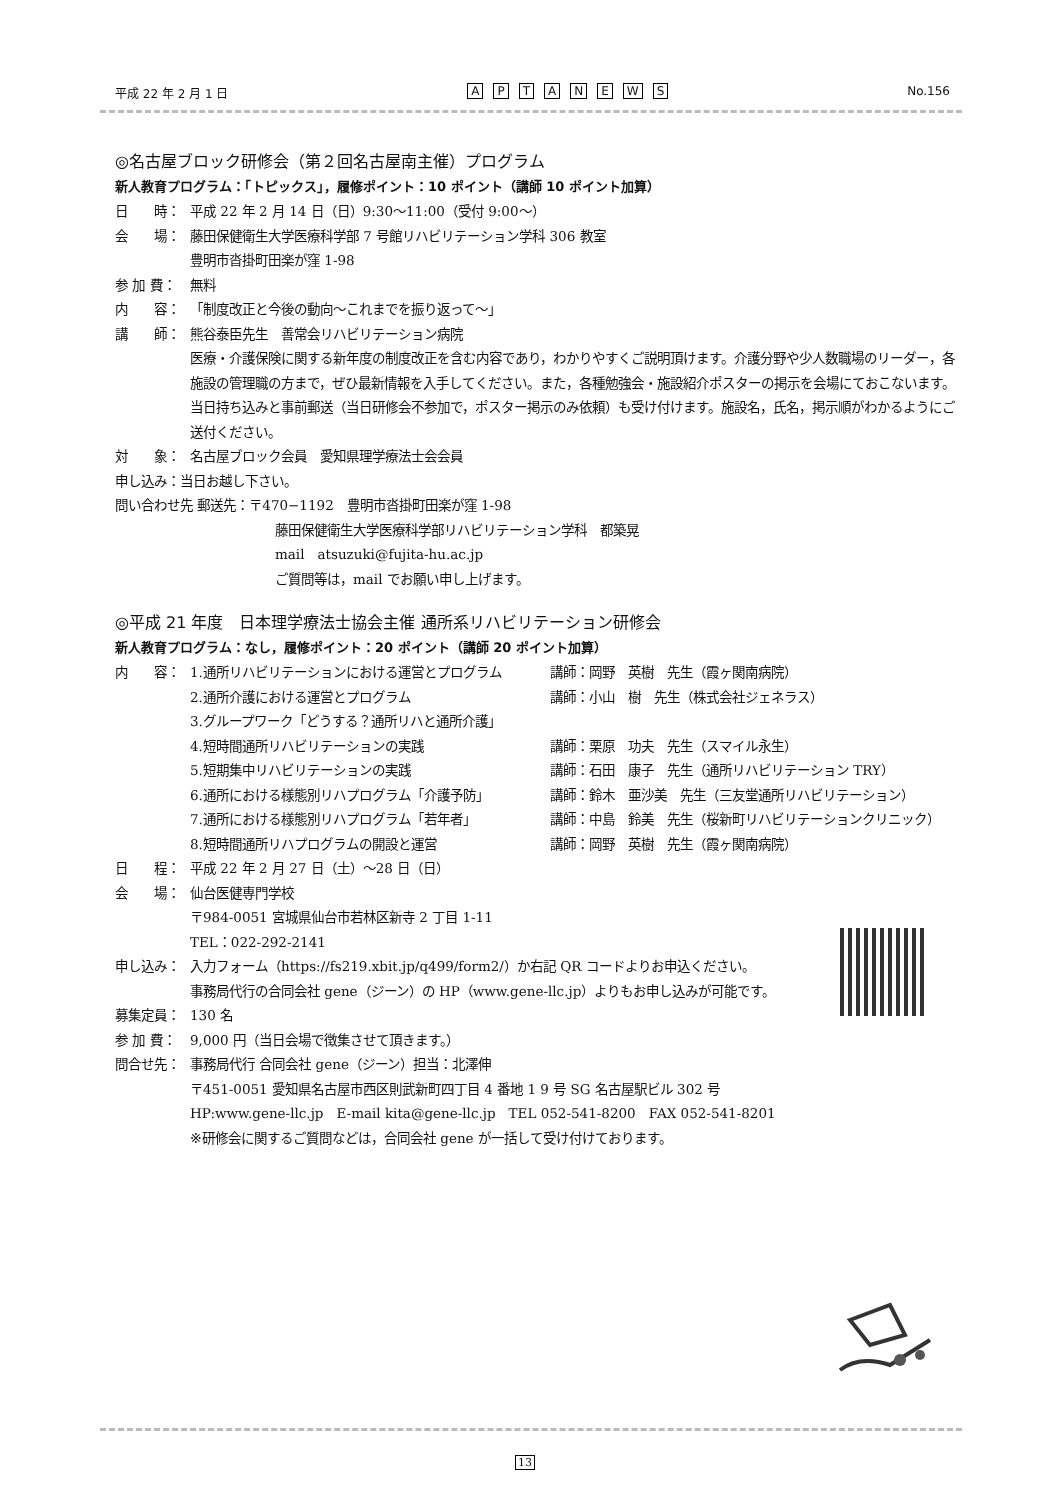平成 22 年 2 月 1 日 APTANEWS No.156
◎名古屋ブロック研修会（第２回名古屋南主催）プログラム
新人教育プログラム：「トピックス」，履修ポイント：10 ポイント（講師 10 ポイント加算）
日　　時： 平成 22 年 2 月 14 日（日）9:30〜11:00（受付 9:00〜）
会　　場： 藤田保健衛生大学医療科学部 7 号館リハビリテーション学科 306 教室
豊明市沓掛町田楽が窪 1-98
参 加 費： 無料
内　　容： 「制度改正と今後の動向〜これまでを振り返って〜」
講　　師： 熊谷泰臣先生　善常会リハビリテーション病院
医療・介護保険に関する新年度の制度改正を含む内容であり，わかりやすくご説明頂けます。介護分野や少人数職場のリーダー，各施設の管理職の方まで，ぜひ最新情報を入手してください。また，各種勉強会・施設紹介ポスターの掲示を会場にておこないます。当日持ち込みと事前郵送（当日研修会不参加で，ポスター掲示のみ依頼）も受け付けます。施設名，氏名，掲示順がわかるようにご送付ください。
対　　象： 名古屋ブロック会員　愛知県理学療法士会会員
申し込み：当日お越し下さい。
問い合わせ先 郵送先：〒470−1192　豊明市沓掛町田楽が窪 1-98
藤田保健衛生大学医療科学部リハビリテーション学科　都築晃
mail　atsuzuki@fujita-hu.ac.jp
ご質問等は，mail でお願い申し上げます。
◎平成 21 年度　日本理学療法士協会主催 通所系リハビリテーション研修会
新人教育プログラム：なし，履修ポイント：20 ポイント（講師 20 ポイント加算）
内　　容： 1.通所リハビリテーションにおける運営とプログラム 講師：岡野　英樹　先生（霞ヶ関南病院）
2.通所介護における運営とプログラム 講師：小山　樹　先生（株式会社ジェネラス）
3.グループワーク「どうする？通所リハと通所介護」
4.短時間通所リハビリテーションの実践 講師：栗原　功夫　先生（スマイル永生）
5.短期集中リハビリテーションの実践 講師：石田　康子　先生（通所リハビリテーション TRY）
6.通所における様態別リハプログラム「介護予防」 講師：鈴木　亜沙美　先生（三友堂通所リハビリテーション）
7.通所における様態別リハプログラム「若年者」 講師：中島　鈴美　先生（桜新町リハビリテーションクリニック）
8.短時間通所リハプログラムの開設と運営 講師：岡野　英樹　先生（霞ヶ関南病院）
日　　程： 平成 22 年 2 月 27 日（土）〜28 日（日）
会　　場： 仙台医健専門学校
〒984-0051 宮城県仙台市若林区新寺 2 丁目 1-11
TEL：022-292-2141
申し込み： 入力フォーム（https://fs219.xbit.jp/q499/form2/）か右記 QR コードよりお申込ください。
事務局代行の合同会社 gene（ジーン）の HP（www.gene-llc.jp）よりもお申し込みが可能です。
募集定員： 130 名
参 加 費： 9,000 円（当日会場で徴集させて頂きます。）
問合せ先： 事務局代行 合同会社 gene（ジーン）担当：北澤伸
〒451-0051 愛知県名古屋市西区則武新町四丁目 4 番地 1 9 号 SG 名古屋駅ビル 302 号
HP:www.gene-llc.jp　E-mail kita@gene-llc.jp　TEL 052-541-8200　FAX 052-541-8201
※研修会に関するご質問などは，合同会社 gene が一括して受け付けております。
13